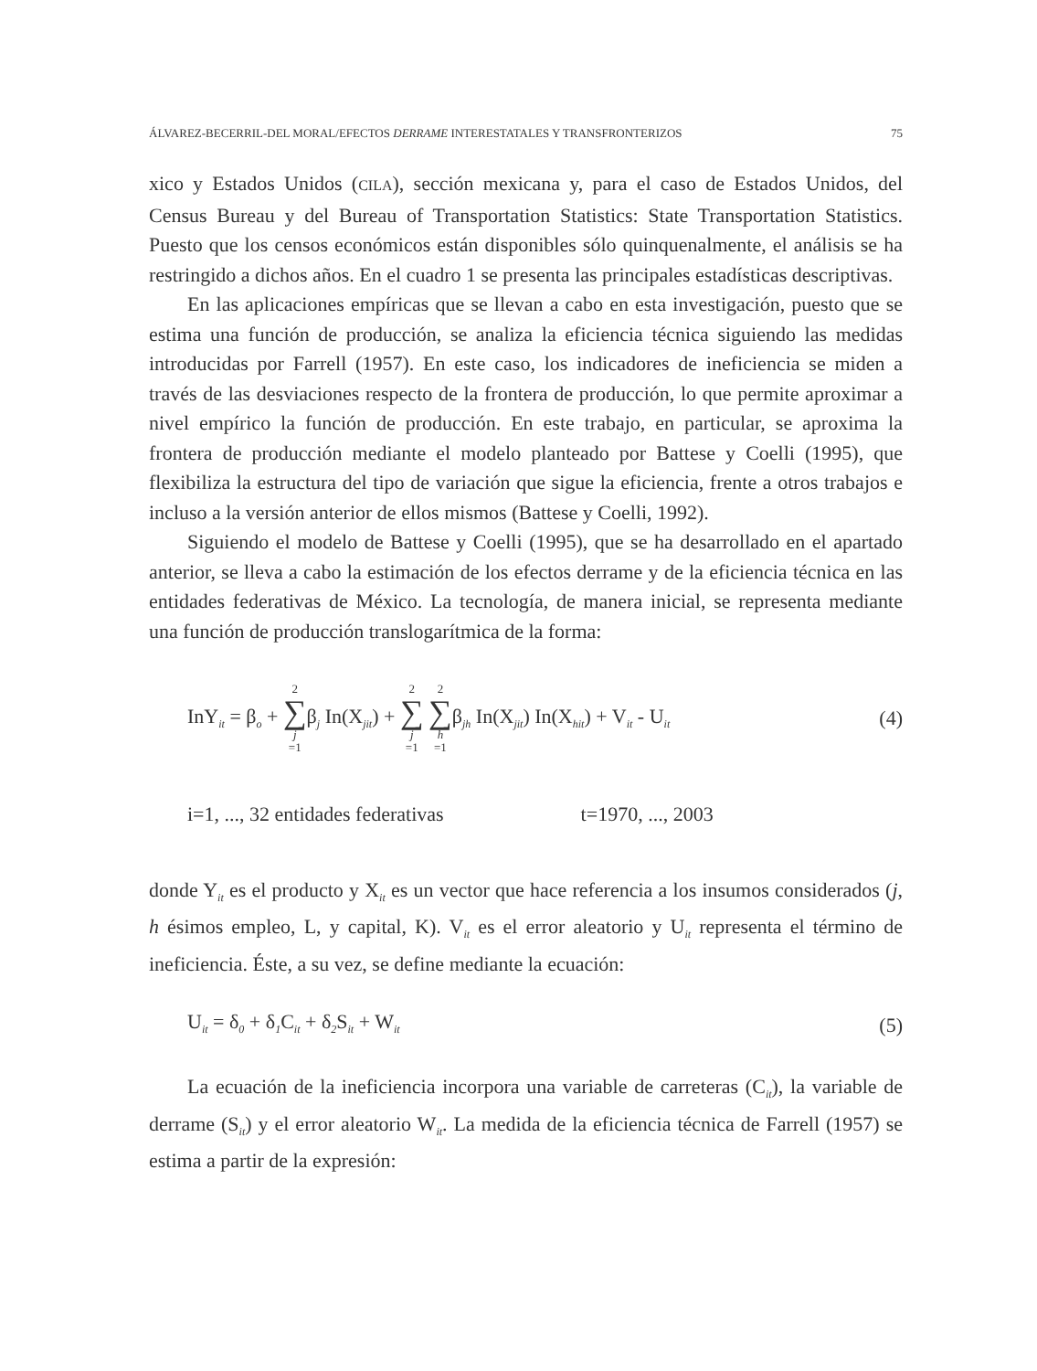ÁLVAREZ-BECERRIL-DEL MORAL/EFECTOS DERRAME INTERESTATALES Y TRANSFRONTERIZOS 75
xico y Estados Unidos (CILA), sección mexicana y, para el caso de Estados Unidos, del Census Bureau y del Bureau of Transportation Statistics: State Transportation Statistics. Puesto que los censos económicos están disponibles sólo quinquenalmente, el análisis se ha restringido a dichos años. En el cuadro 1 se presenta las principales estadísticas descriptivas.
En las aplicaciones empíricas que se llevan a cabo en esta investigación, puesto que se estima una función de producción, se analiza la eficiencia técnica siguiendo las medidas introducidas por Farrell (1957). En este caso, los indicadores de ineficiencia se miden a través de las desviaciones respecto de la frontera de producción, lo que permite aproximar a nivel empírico la función de producción. En este trabajo, en particular, se aproxima la frontera de producción mediante el modelo planteado por Battese y Coelli (1995), que flexibiliza la estructura del tipo de variación que sigue la eficiencia, frente a otros trabajos e incluso a la versión anterior de ellos mismos (Battese y Coelli, 1992).
Siguiendo el modelo de Battese y Coelli (1995), que se ha desarrollado en el apartado anterior, se lleva a cabo la estimación de los efectos derrame y de la eficiencia técnica en las entidades federativas de México. La tecnología, de manera inicial, se representa mediante una función de producción translogarítmica de la forma:
InY<sub>it</sub> = β<sub>o</sub> + 2 ∑ j =1β<sub>j</sub> In(X<sub>jit</sub>) + 2 ∑ j =1 2 ∑ h =1β<sub>jh</sub> In(X<sub>jit</sub>) In(X<sub>hit</sub>) + V<sub>it</sub> - U<sub>it</sub> (4)
i=1, ..., 32 entidades federativas t=1970, ..., 2003
donde Y<sub>it</sub> es el producto y X<sub>it</sub> es un vector que hace referencia a los insumos considerados (j, h ésimos empleo, L, y capital, K). V<sub>it</sub> es el error aleatorio y U<sub>it</sub> representa el término de ineficiencia. Éste, a su vez, se define mediante la ecuación:
U<sub>it</sub> = δ<sub>0</sub> + δ<sub>1</sub>C<sub>it</sub> + δ<sub>2</sub>S<sub>it</sub> + W<sub>it</sub> (5)
La ecuación de la ineficiencia incorpora una variable de carreteras (C<sub>it</sub>), la variable de derrame (S<sub>it</sub>) y el error aleatorio W<sub>it</sub>. La medida de la eficiencia técnica de Farrell (1957) se estima a partir de la expresión: